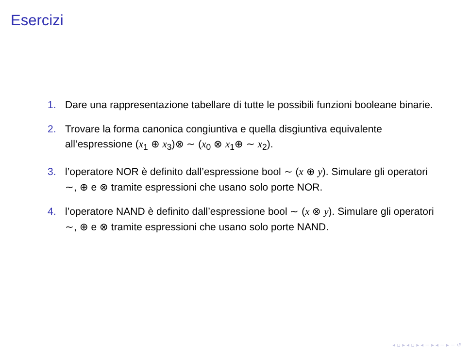Esercizi
1. Dare una rappresentazione tabellare di tutte le possibili funzioni booleane binarie.
2. Trovare la forma canonica congiuntiva e quella disgiuntiva equivalente all’espressione (x<sub>1</sub> ⊕ x<sub>3</sub>)⊗ ∼ (x<sub>0</sub> ⊗ x<sub>1</sub>⊕ ∼ x<sub>2</sub>).
3. l’operatore NOR è definito dall’espressione bool ∼ (x ⊕ y). Simulare gli operatori ∼, ⊕ e ⊗ tramite espressioni che usano solo porte NOR.
4. l’operatore NAND è definito dall’espressione bool ∼ (x ⊗ y). Simulare gli operatori ∼, ⊕ e ⊗ tramite espressioni che usano solo porte NAND.
◂ ▫ ▸ ◂ ▫ ▸ ◂ ≡ ▸ ◂ ≡ ▸ ≡ ↺